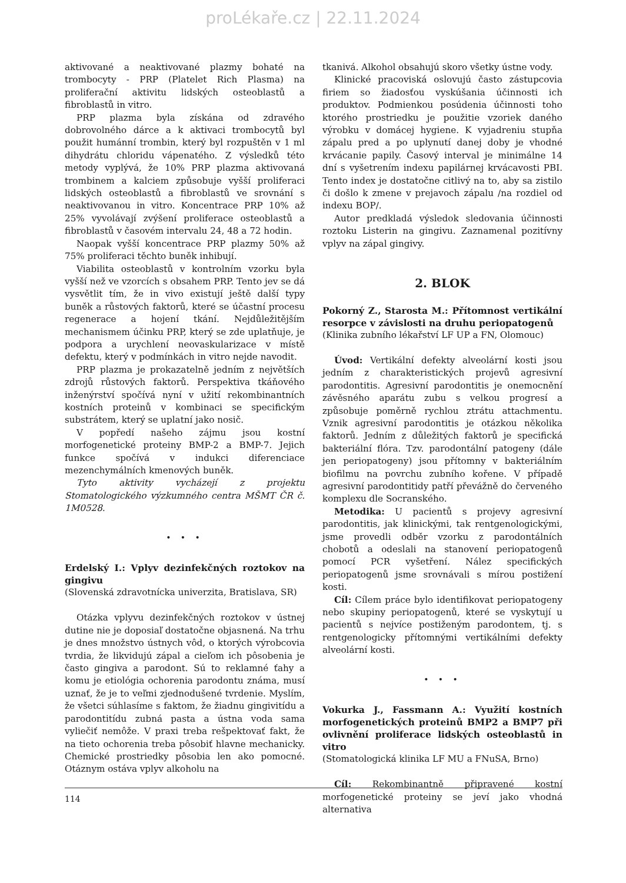proLékaře.cz | 22.11.2024
aktivované a neaktivované plazmy bohaté na trombocyty - PRP (Platelet Rich Plasma) na proliferační aktivitu lidských osteoblastů a fibroblastů in vitro.
PRP plazma byla získána od zdravého dobrovolného dárce a k aktivaci trombocytů byl použit humánní trombin, který byl rozpuštěn v 1 ml dihydrátu chloridu vápenatého. Z výsledků této metody vyplývá, že 10% PRP plazma aktivovaná trombinem a kalciem způsobuje vyšší proliferaci lidských osteoblastů a fibroblastů ve srovnání s neaktivovanou in vitro. Koncentrace PRP 10% až 25% vyvolávají zvýšení proliferace osteoblastů a fibroblastů v časovém intervalu 24, 48 a 72 hodin.
Naopak vyšší koncentrace PRP plazmy 50% až 75% proliferaci těchto buněk inhibují.
Viabilita osteoblastů v kontrolním vzorku byla vyšší než ve vzorcích s obsahem PRP. Tento jev se dá vysvětlit tím, že in vivo existují ještě další typy buněk a růstových faktorů, které se účastní procesu regenerace a hojení tkání. Nejdůležitějším mechanismem účinku PRP, který se zde uplatňuje, je podpora a urychlení neovaskularizace v místě defektu, který v podmínkách in vitro nejde navodit.
PRP plazma je prokazatelně jedním z největších zdrojů růstových faktorů. Perspektiva tkáňového inženýrství spočívá nyní v užití rekombinantních kostních proteinů v kombinaci se specifickým substrátem, který se uplatní jako nosič.
V popředí našeho zájmu jsou kostní morfogenetické proteiny BMP-2 a BMP-7. Jejich funkce spočívá v indukci diferenciace mezenchymálních kmenových buněk.
Tyto aktivity vycházejí z projektu Stomatologického výzkumného centra MŠMT ČR č. 1M0528.
• • •
Erdelský I.: Vplyv dezinfekčných roztokov na gingivu
(Slovenská zdravotnícka univerzita, Bratislava, SR)
Otázka vplyvu dezinfekčných roztokov v ústnej dutine nie je doposiaľ dostatočne objasnená. Na trhu je dnes množstvo ústnych vôd, o ktorých výrobcovia tvrdia, že likvidujú zápal a cieľom ich pôsobenia je často gingiva a parodont. Sú to reklamné ťahy a komu je etiológia ochorenia parodontu známa, musí uznať, že je to veľmi zjednodušené tvrdenie. Myslím, že všetci súhlasíme s faktom, že žiadnu gingivitídu a parodontitídu zubná pasta a ústna voda sama vyliečiť nemôže. V praxi treba rešpektovať fakt, že na tieto ochorenia treba pôsobiť hlavne mechanicky. Chemické prostriedky pôsobia len ako pomocné. Otáznym ostáva vplyv alkoholu na
tkanivá. Alkohol obsahujú skoro všetky ústne vody.
Klinické pracoviská oslovujú často zástupcovia firiem so žiadosťou vyskúšania účinnosti ich produktov. Podmienkou posúdenia účinnosti toho ktorého prostriedku je použitie vzoriek daného výrobku v domácej hygiene. K vyjadreniu stupňa zápalu pred a po uplynutí danej doby je vhodné krvácanie papily. Časový interval je minimálne 14 dní s vyšetrením indexu papilárnej krvácavosti PBI. Tento index je dostatočne citlivý na to, aby sa zistilo či došlo k zmene v prejavoch zápalu /na rozdiel od indexu BOP/.
Autor predkladá výsledok sledovania účinnosti roztoku Listerin na gingivu. Zaznamenal pozitívny vplyv na zápal gingivy.
2. BLOK
Pokorný Z., Starosta M.: Přítomnost vertikální resorpce v závislosti na druhu periopatogenů
(Klinika zubního lékařství LF UP a FN, Olomouc)
Úvod: Vertikální defekty alveolární kosti jsou jedním z charakteristických projevů agresivní parodontitis. Agresivní parodontitis je onemocnění závěsného aparátu zubu s velkou progresí a způsobuje poměrně rychlou ztrátu attachmentu. Vznik agresivní parodontitis je otázkou několika faktorů. Jedním z důležitých faktorů je specifická bakteriální flóra. Tzv. parodontální patogeny (dále jen periopatogeny) jsou přítomny v bakteriálním biofilmu na povrchu zubního kořene. V případě agresivní parodontitidy patří převážně do červeného komplexu dle Socranského.
Metodika: U pacientů s projevy agresivní parodontitis, jak klinickými, tak rentgenologickými, jsme provedli odběr vzorku z parodontálních chobotů a odeslali na stanovení periopatogenů pomocí PCR vyšetření. Nález specifických periopatogenů jsme srovnávali s mírou postižení kosti.
Cíl: Cílem práce bylo identifikovat periopatogeny nebo skupiny periopatogenů, které se vyskytují u pacientů s nejvíce postiženým parodontem, tj. s rentgenologicky přítomnými vertikálními defekty alveolární kosti.
• • •
Vokurka J., Fassmann A.: Využití kostních morfogenetických proteinů BMP2 a BMP7 při ovlivnění proliferace lidských osteoblastů in vitro
(Stomatologická klinika LF MU a FNuSA, Brno)
Cíl: Rekombinantně připravené kostní morfogenetické proteiny se jeví jako vhodná alternativa
114